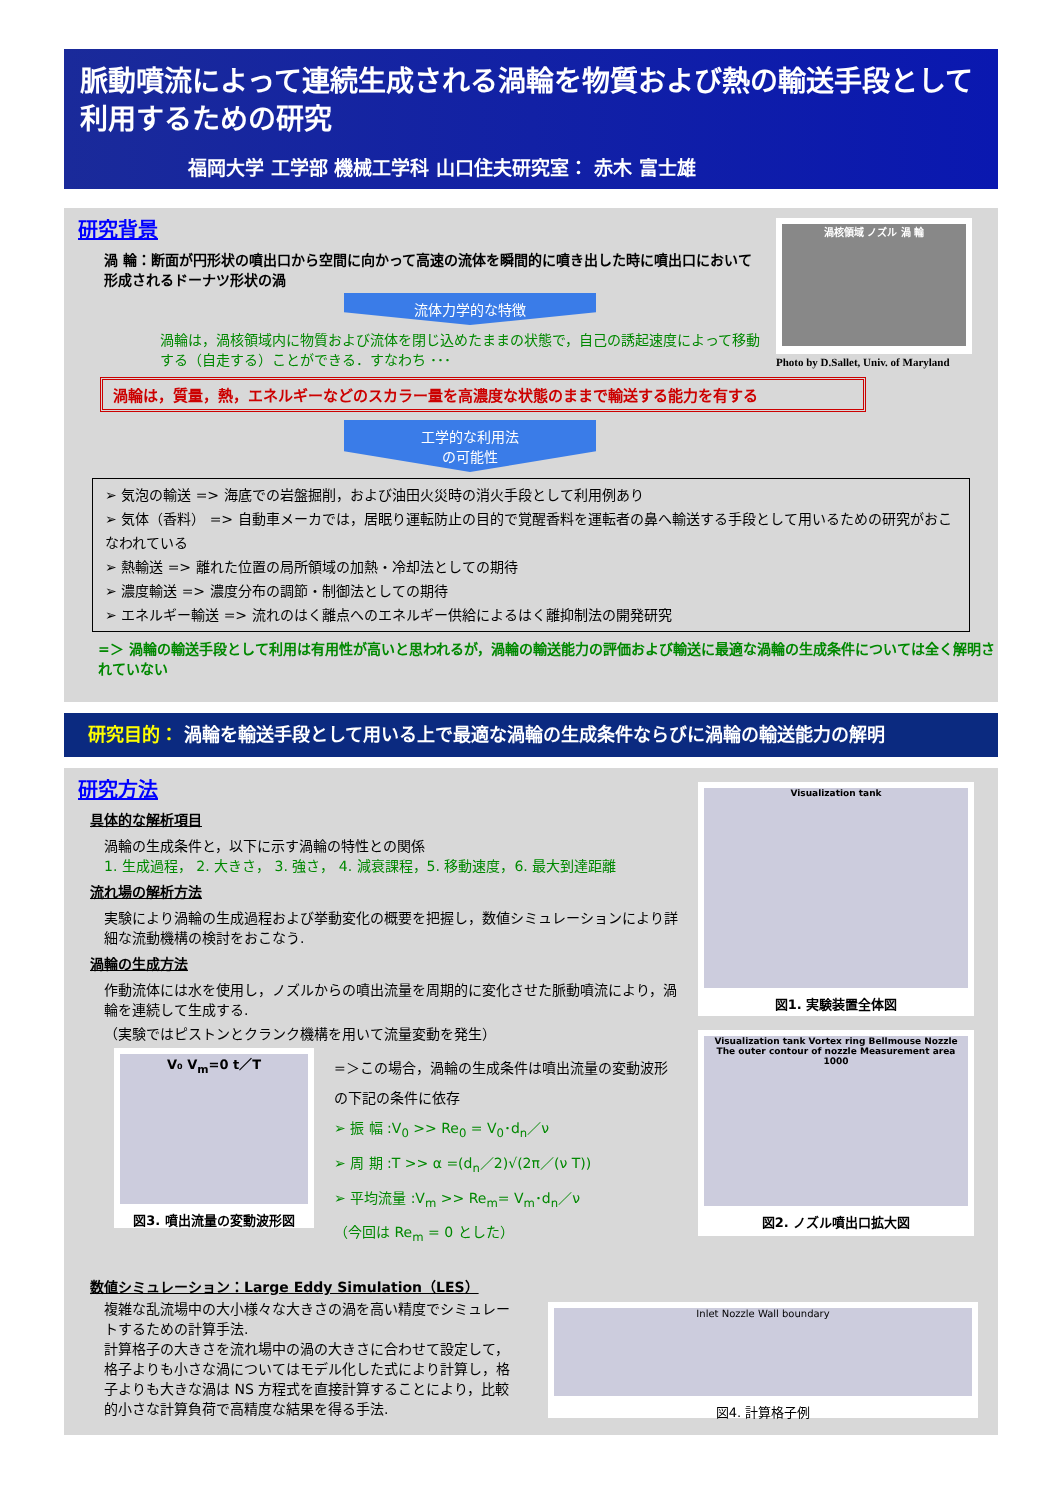脈動噴流によって連続生成される渦輪を物質および熱の輸送手段として利用するための研究
福岡大学 工学部 機械工学科 山口住夫研究室： 赤木 富士雄
研究背景
渦 輪：断面が円形状の噴出口から空間に向かって高速の流体を瞬間的に噴き出した時に噴出口において形成されるドーナツ形状の渦
流体力学的な特徴
渦輪は，渦核領域内に物質および流体を閉じ込めたままの状態で，自己の誘起速度によって移動する（自走する）ことができる．すなわち ･･･
渦輪は，質量，熱，エネルギーなどのスカラー量を高濃度な状態のままで輸送する能力を有する
工学的な利用法
の可能性
➢ 気泡の輸送 => 海底での岩盤掘削，および油田火災時の消火手段として利用例あり
➢ 気体（香料） => 自動車メーカでは，居眠り運転防止の目的で覚醒香料を運転者の鼻へ輸送する手段として用いるための研究がおこなわれている
➢ 熱輸送 => 離れた位置の局所領域の加熱・冷却法としての期待
➢ 濃度輸送 => 濃度分布の調節・制御法としての期待
➢ エネルギー輸送 => 流れのはく離点へのエネルギー供給によるはく離抑制法の開発研究
=＞ 渦輪の輸送手段として利用は有用性が高いと思われるが，渦輪の輸送能力の評価および輸送に最適な渦輪の生成条件については全く解明されていない
渦核領域 ノズル 渦 輪
Photo by D.Sallet, Univ. of Maryland
研究目的： 渦輪を輸送手段として用いる上で最適な渦輪の生成条件ならびに渦輪の輸送能力の解明
研究方法
具体的な解析項目
渦輪の生成条件と，以下に示す渦輪の特性との関係
1. 生成過程， 2. 大きさ， 3. 強さ， 4. 減衰課程，5. 移動速度，6. 最大到達距離
流れ場の解析方法
実験により渦輪の生成過程および挙動変化の概要を把握し，数値シミュレーションにより詳細な流動機構の検討をおこなう.
渦輪の生成方法
作動流体には水を使用し，ノズルからの噴出流量を周期的に変化させた脈動噴流により，渦輪を連続して生成する.
（実験ではピストンとクランク機構を用いて流量変動を発生）
V₀ V<sub>m</sub>=0 t／T
図3. 噴出流量の変動波形図
=＞この場合，渦輪の生成条件は噴出流量の変動波形の下記の条件に依存
➢ 振 幅 :V<sub>0</sub> >> Re<sub>0</sub> = V<sub>0</sub>･d<sub>n</sub>／ν
➢ 周 期 :T >> α =(d<sub>n</sub>／2)√(2π／(ν T))
➢ 平均流量 :V<sub>m</sub> >> Re<sub>m</sub>= V<sub>m</sub>･d<sub>n</sub>／ν
（今回は Re<sub>m</sub> = 0 とした）
Visualization tank
図1. 実験装置全体図
Visualization tank Vortex ring Bellmouse Nozzle The outer contour of nozzle Measurement area 1000
図2. ノズル噴出口拡大図
数値シミュレーション：Large Eddy Simulation（LES）
複雑な乱流場中の大小様々な大きさの渦を高い精度でシミュレートするための計算手法.
計算格子の大きさを流れ場中の渦の大きさに合わせて設定して，格子よりも小さな渦についてはモデル化した式により計算し，格子よりも大きな渦は NS 方程式を直接計算することにより，比較的小さな計算負荷で高精度な結果を得る手法.
Inlet Nozzle Wall boundary
図4. 計算格子例